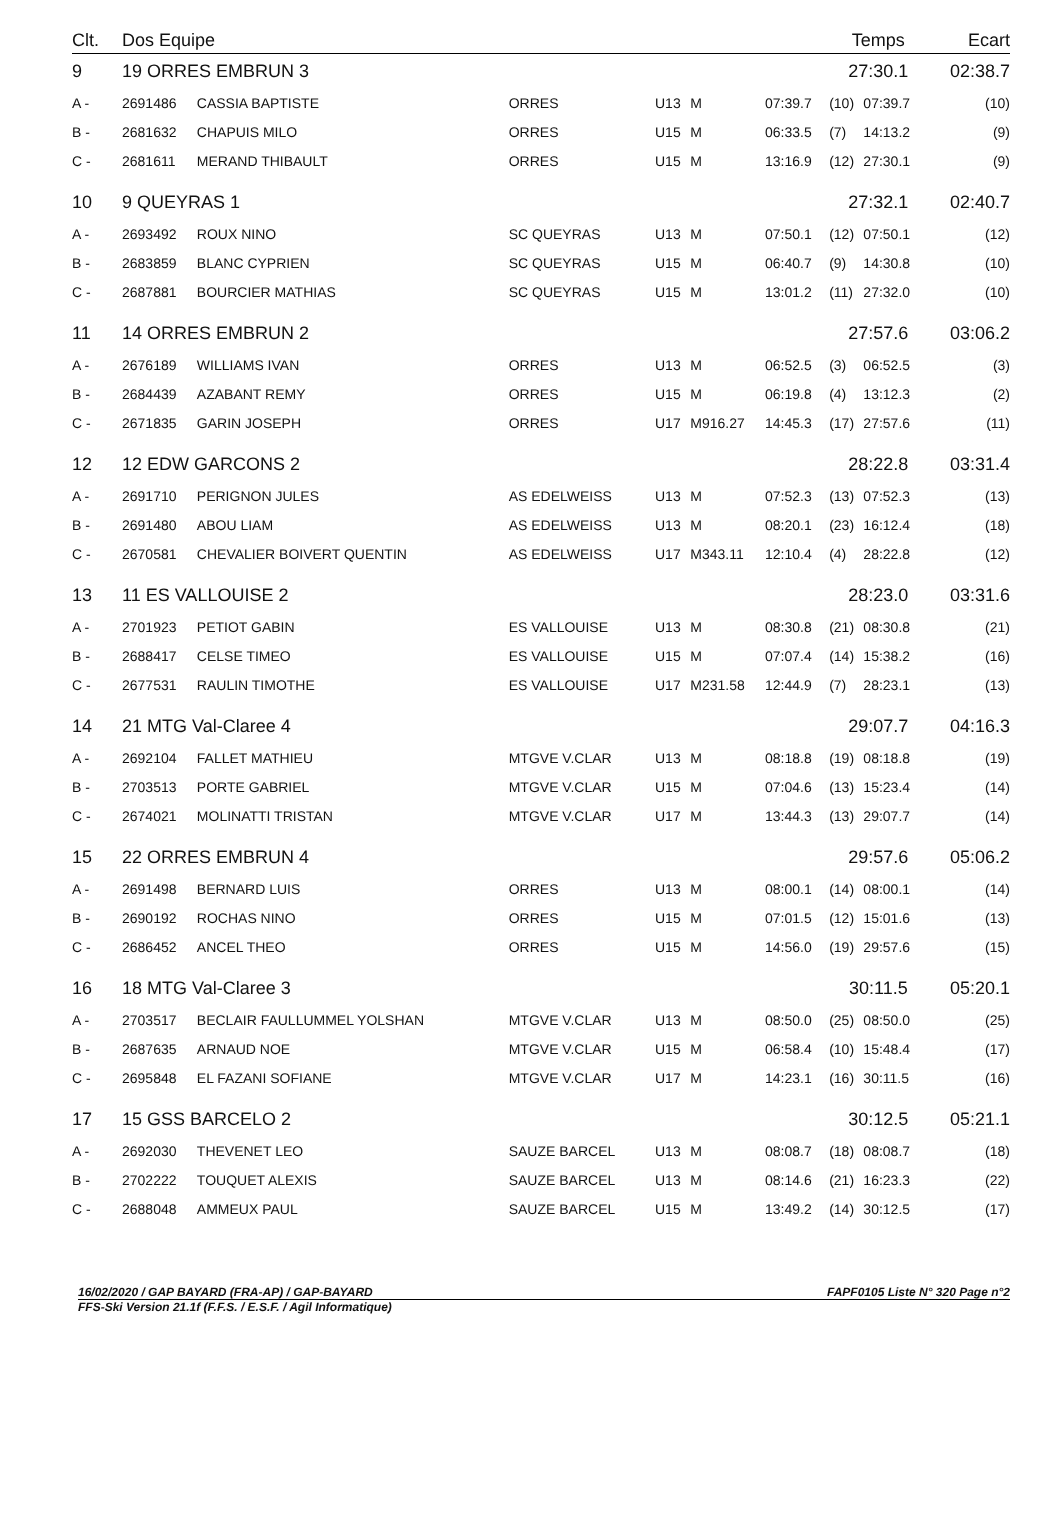| Clt. | Dos Equipe | | | | | | Temps | | Ecart |
| --- | --- | --- | --- | --- | --- | --- | --- | --- | --- |
| 9 | 19 ORRES EMBRUN 3 | | | | | | 27:30.1 | | 02:38.7 |
| A - | 2691486 | CASSIA BAPTISTE | ORRES | U13 | M | 07:39.7 | (10) | 07:39.7 | (10) |
| B - | 2681632 | CHAPUIS MILO | ORRES | U15 | M | 06:33.5 | (7) | 14:13.2 | (9) |
| C - | 2681611 | MERAND THIBAULT | ORRES | U15 | M | 13:16.9 | (12) | 27:30.1 | (9) |
| 10 | 9 QUEYRAS 1 | | | | | | 27:32.1 | | 02:40.7 |
| A - | 2693492 | ROUX NINO | SC QUEYRAS | U13 | M | 07:50.1 | (12) | 07:50.1 | (12) |
| B - | 2683859 | BLANC CYPRIEN | SC QUEYRAS | U15 | M | 06:40.7 | (9) | 14:30.8 | (10) |
| C - | 2687881 | BOURCIER MATHIAS | SC QUEYRAS | U15 | M | 13:01.2 | (11) | 27:32.0 | (10) |
| 11 | 14 ORRES EMBRUN 2 | | | | | | 27:57.6 | | 03:06.2 |
| A - | 2676189 | WILLIAMS IVAN | ORRES | U13 | M | 06:52.5 | (3) | 06:52.5 | (3) |
| B - | 2684439 | AZABANT REMY | ORRES | U15 | M | 06:19.8 | (4) | 13:12.3 | (2) |
| C - | 2671835 | GARIN JOSEPH | ORRES | U17 | M916.27 | 14:45.3 | (17) | 27:57.6 | (11) |
| 12 | 12 EDW GARCONS 2 | | | | | | 28:22.8 | | 03:31.4 |
| A - | 2691710 | PERIGNON JULES | AS EDELWEISS | U13 | M | 07:52.3 | (13) | 07:52.3 | (13) |
| B - | 2691480 | ABOU LIAM | AS EDELWEISS | U13 | M | 08:20.1 | (23) | 16:12.4 | (18) |
| C - | 2670581 | CHEVALIER BOIVERT QUENTIN | AS EDELWEISS | U17 | M343.11 | 12:10.4 | (4) | 28:22.8 | (12) |
| 13 | 11 ES VALLOUISE 2 | | | | | | 28:23.0 | | 03:31.6 |
| A - | 2701923 | PETIOT GABIN | ES VALLOUISE | U13 | M | 08:30.8 | (21) | 08:30.8 | (21) |
| B - | 2688417 | CELSE TIMEO | ES VALLOUISE | U15 | M | 07:07.4 | (14) | 15:38.2 | (16) |
| C - | 2677531 | RAULIN TIMOTHE | ES VALLOUISE | U17 | M231.58 | 12:44.9 | (7) | 28:23.1 | (13) |
| 14 | 21 MTG Val-Claree 4 | | | | | | 29:07.7 | | 04:16.3 |
| A - | 2692104 | FALLET MATHIEU | MTGVE V.CLAR | U13 | M | 08:18.8 | (19) | 08:18.8 | (19) |
| B - | 2703513 | PORTE GABRIEL | MTGVE V.CLAR | U15 | M | 07:04.6 | (13) | 15:23.4 | (14) |
| C - | 2674021 | MOLINATTI TRISTAN | MTGVE V.CLAR | U17 | M | 13:44.3 | (13) | 29:07.7 | (14) |
| 15 | 22 ORRES EMBRUN 4 | | | | | | 29:57.6 | | 05:06.2 |
| A - | 2691498 | BERNARD LUIS | ORRES | U13 | M | 08:00.1 | (14) | 08:00.1 | (14) |
| B - | 2690192 | ROCHAS NINO | ORRES | U15 | M | 07:01.5 | (12) | 15:01.6 | (13) |
| C - | 2686452 | ANCEL THEO | ORRES | U15 | M | 14:56.0 | (19) | 29:57.6 | (15) |
| 16 | 18 MTG Val-Claree 3 | | | | | | 30:11.5 | | 05:20.1 |
| A - | 2703517 | BECLAIR FAULLUMMEL YOLSHAN | MTGVE V.CLAR | U13 | M | 08:50.0 | (25) | 08:50.0 | (25) |
| B - | 2687635 | ARNAUD NOE | MTGVE V.CLAR | U15 | M | 06:58.4 | (10) | 15:48.4 | (17) |
| C - | 2695848 | EL FAZANI SOFIANE | MTGVE V.CLAR | U17 | M | 14:23.1 | (16) | 30:11.5 | (16) |
| 17 | 15 GSS BARCELO 2 | | | | | | 30:12.5 | | 05:21.1 |
| A - | 2692030 | THEVENET LEO | SAUZE BARCEL | U13 | M | 08:08.7 | (18) | 08:08.7 | (18) |
| B - | 2702222 | TOUQUET ALEXIS | SAUZE BARCEL | U13 | M | 08:14.6 | (21) | 16:23.3 | (22) |
| C - | 2688048 | AMMEUX PAUL | SAUZE BARCEL | U15 | M | 13:49.2 | (14) | 30:12.5 | (17) |
16/02/2020 / GAP BAYARD (FRA-AP) / GAP-BAYARD FAPF0105 Liste N° 320 Page n°2
FFS-Ski Version 21.1f (F.F.S. / E.S.F. / Agil Informatique)